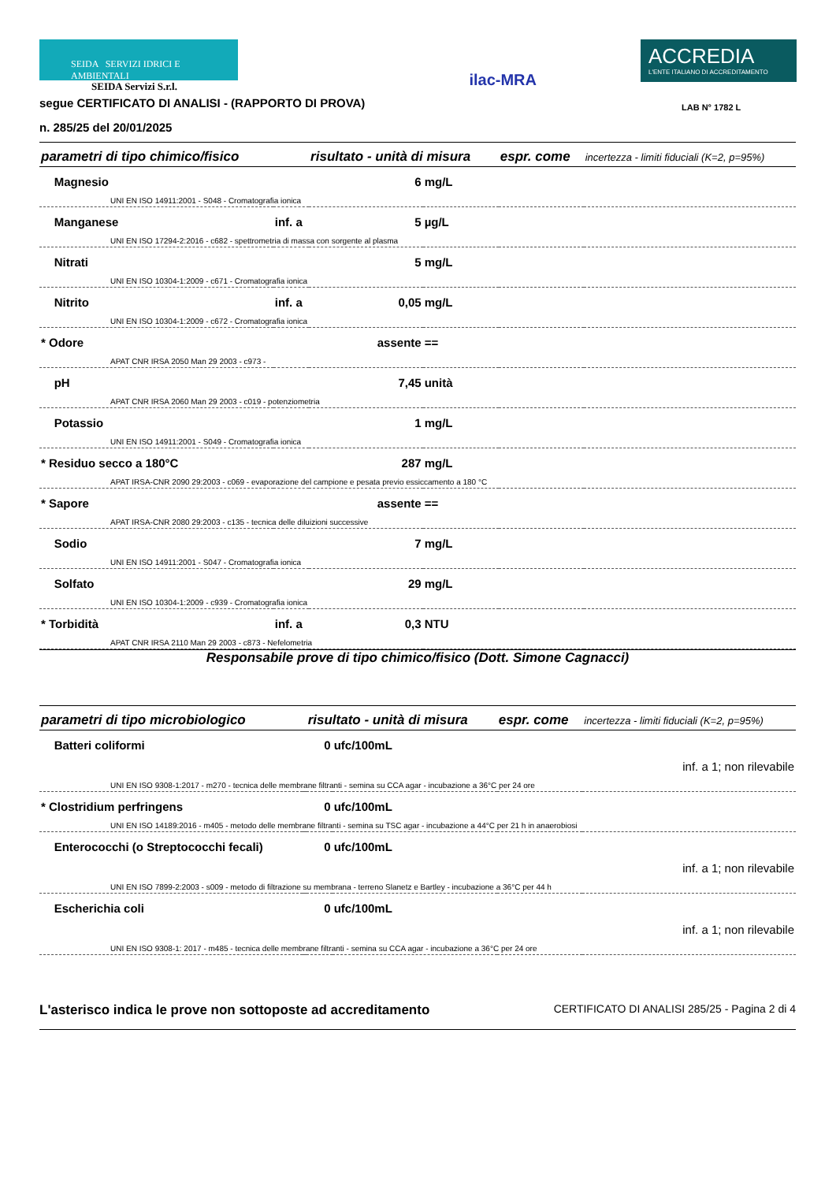SEIDA SERVIZI IDRICI E AMBIENTALI
SEIDA Servizi S.r.l.
segue CERTIFICATO DI ANALISI - (RAPPORTO DI PROVA)
n. 285/25 del 20/01/2025
ilac-MRA
ACCREDIA
L'ENTE ITALIANO DI ACCREDITAMENTO
LAB N° 1782 L
| parametri di tipo chimico/fisico | | risultato - unità di misura | | espr. come | incertezza - limiti fiduciali (K=2, p=95%) |
| --- | --- | --- | --- | --- | --- |
| Magnesio | | 6 | mg/L | | |
| UNI EN ISO 14911:2001 - S048 - Cromatografia ionica | | | | | |
| Manganese | inf. a | 5 | µg/L | | |
| UNI EN ISO 17294-2:2016 - c682 - spettrometria di massa con sorgente al plasma | | | | | |
| Nitrati | | 5 | mg/L | | |
| UNI EN ISO 10304-1:2009 - c671 - Cromatografia ionica | | | | | |
| Nitrito | inf. a | 0,05 | mg/L | | |
| UNI EN ISO 10304-1:2009 - c672 - Cromatografia ionica | | | | | |
| * Odore | | assente | == | | |
| APAT CNR IRSA 2050 Man 29 2003 - c973 - | | | | | |
| pH | | 7,45 | unità | | |
| APAT CNR IRSA 2060 Man 29 2003 - c019 - potenziometria | | | | | |
| Potassio | | 1 | mg/L | | |
| UNI EN ISO 14911:2001 - S049 - Cromatografia ionica | | | | | |
| * Residuo secco a 180°C | | 287 | mg/L | | |
| APAT IRSA-CNR 2090 29:2003 - c069 - evaporazione del campione e pesata previo essiccamento a 180 °C | | | | | |
| * Sapore | | assente | == | | |
| APAT IRSA-CNR 2080 29:2003 - c135 - tecnica delle diluizioni successive | | | | | |
| Sodio | | 7 | mg/L | | |
| UNI EN ISO 14911:2001 - S047 - Cromatografia ionica | | | | | |
| Solfato | | 29 | mg/L | | |
| UNI EN ISO 10304-1:2009 - c939 - Cromatografia ionica | | | | | |
| * Torbidità | inf. a | 0,3 | NTU | | |
| APAT CNR IRSA 2110 Man 29 2003 - c873 - Nefelometria | | | | | |
Responsabile prove di tipo chimico/fisico (Dott. Simone Cagnacci)
| parametri di tipo microbiologico | | risultato - unità di misura | | espr. come | incertezza - limiti fiduciali (K=2, p=95%) |
| --- | --- | --- | --- | --- | --- |
| Batteri coliformi | | 0 | ufc/100mL | | |
| inf. a 1; non rilevabile | | | | | |
| UNI EN ISO 9308-1:2017 - m270 - tecnica delle membrane filtranti - semina su CCA agar - incubazione a 36°C per 24 ore | | | | | |
| * Clostridium perfringens | | 0 | ufc/100mL | | |
| UNI EN ISO 14189:2016 - m405 - metodo delle membrane filtranti - semina su TSC agar - incubazione a 44°C per 21 h in anaerobiosi | | | | | |
| Enterococchi (o Streptococchi fecali) | | 0 | ufc/100mL | | |
| inf. a 1; non rilevabile | | | | | |
| UNI EN ISO 7899-2:2003 - s009 - metodo di filtrazione su membrana - terreno Slanetz e Bartley - incubazione a 36°C per 44 h | | | | | |
| Escherichia coli | | 0 | ufc/100mL | | |
| inf. a 1; non rilevabile | | | | | |
| UNI EN ISO 9308-1: 2017 - m485 - tecnica delle membrane filtranti - semina su CCA agar - incubazione a 36°C per 24 ore | | | | | |
L'asterisco indica le prove non sottoposte ad accreditamento CERTIFICATO DI ANALISI 285/25 - Pagina 2 di 4